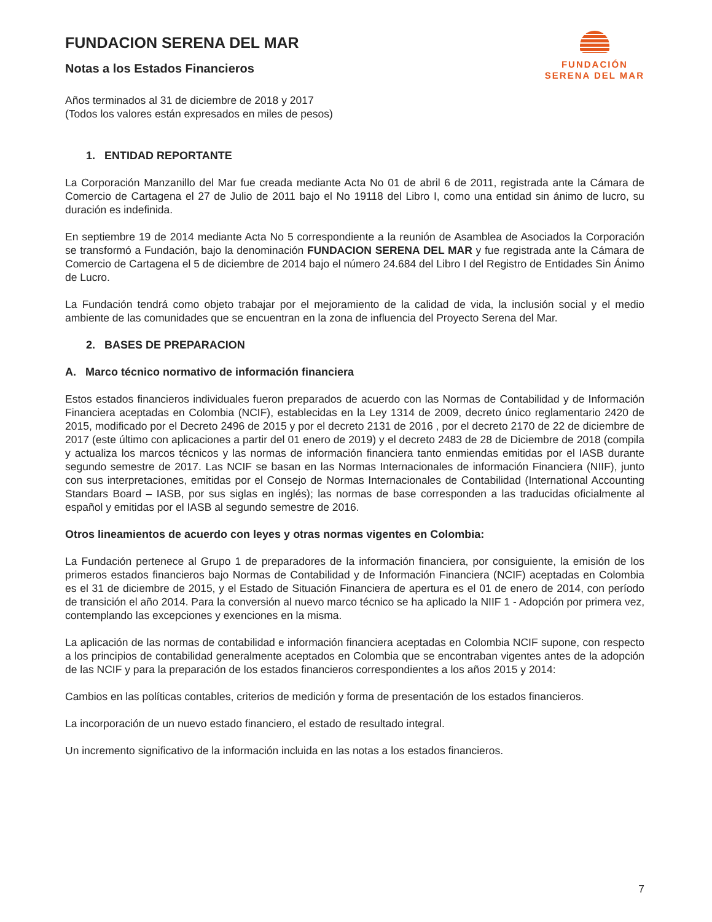FUNDACION SERENA DEL MAR
Notas a los Estados Financieros
FUNDACIÓN
SERENA DEL MAR
Años terminados al 31 de diciembre de 2018 y 2017
(Todos los valores están expresados en miles de pesos)
1. ENTIDAD REPORTANTE
La Corporación Manzanillo del Mar fue creada mediante Acta No 01 de abril 6 de 2011, registrada ante la Cámara de Comercio de Cartagena el 27 de Julio de 2011 bajo el No 19118 del Libro I, como una entidad sin ánimo de lucro, su duración es indefinida.
En septiembre 19 de 2014 mediante Acta No 5 correspondiente a la reunión de Asamblea de Asociados la Corporación se transformó a Fundación, bajo la denominación FUNDACION SERENA DEL MAR y fue registrada ante la Cámara de Comercio de Cartagena el 5 de diciembre de 2014 bajo el número 24.684 del Libro I del Registro de Entidades Sin Ánimo de Lucro.
La Fundación tendrá como objeto trabajar por el mejoramiento de la calidad de vida, la inclusión social y el medio ambiente de las comunidades que se encuentran en la zona de influencia del Proyecto Serena del Mar.
2. BASES DE PREPARACION
A. Marco técnico normativo de información financiera
Estos estados financieros individuales fueron preparados de acuerdo con las Normas de Contabilidad y de Información Financiera aceptadas en Colombia (NCIF), establecidas en la Ley 1314 de 2009, decreto único reglamentario 2420 de 2015, modificado por el Decreto 2496 de 2015 y por el decreto 2131 de 2016 , por el decreto 2170 de 22 de diciembre de 2017 (este último con aplicaciones a partir del 01 enero de 2019) y el decreto 2483 de 28 de Diciembre de 2018 (compila y actualiza los marcos técnicos y las normas de información financiera tanto enmiendas emitidas por el IASB durante segundo semestre de 2017. Las NCIF se basan en las Normas Internacionales de información Financiera (NIIF), junto con sus interpretaciones, emitidas por el Consejo de Normas Internacionales de Contabilidad (International Accounting Standars Board – IASB, por sus siglas en inglés); las normas de base corresponden a las traducidas oficialmente al español y emitidas por el IASB al segundo semestre de 2016.
Otros lineamientos de acuerdo con leyes y otras normas vigentes en Colombia:
La Fundación pertenece al Grupo 1 de preparadores de la información financiera, por consiguiente, la emisión de los primeros estados financieros bajo Normas de Contabilidad y de Información Financiera (NCIF) aceptadas en Colombia es el 31 de diciembre de 2015, y el Estado de Situación Financiera de apertura es el 01 de enero de 2014, con período de transición el año 2014. Para la conversión al nuevo marco técnico se ha aplicado la NIIF 1 - Adopción por primera vez, contemplando las excepciones y exenciones en la misma.
La aplicación de las normas de contabilidad e información financiera aceptadas en Colombia NCIF supone, con respecto a los principios de contabilidad generalmente aceptados en Colombia que se encontraban vigentes antes de la adopción de las NCIF y para la preparación de los estados financieros correspondientes a los años 2015 y 2014:
Cambios en las políticas contables, criterios de medición y forma de presentación de los estados financieros.
La incorporación de un nuevo estado financiero, el estado de resultado integral.
Un incremento significativo de la información incluida en las notas a los estados financieros.
7